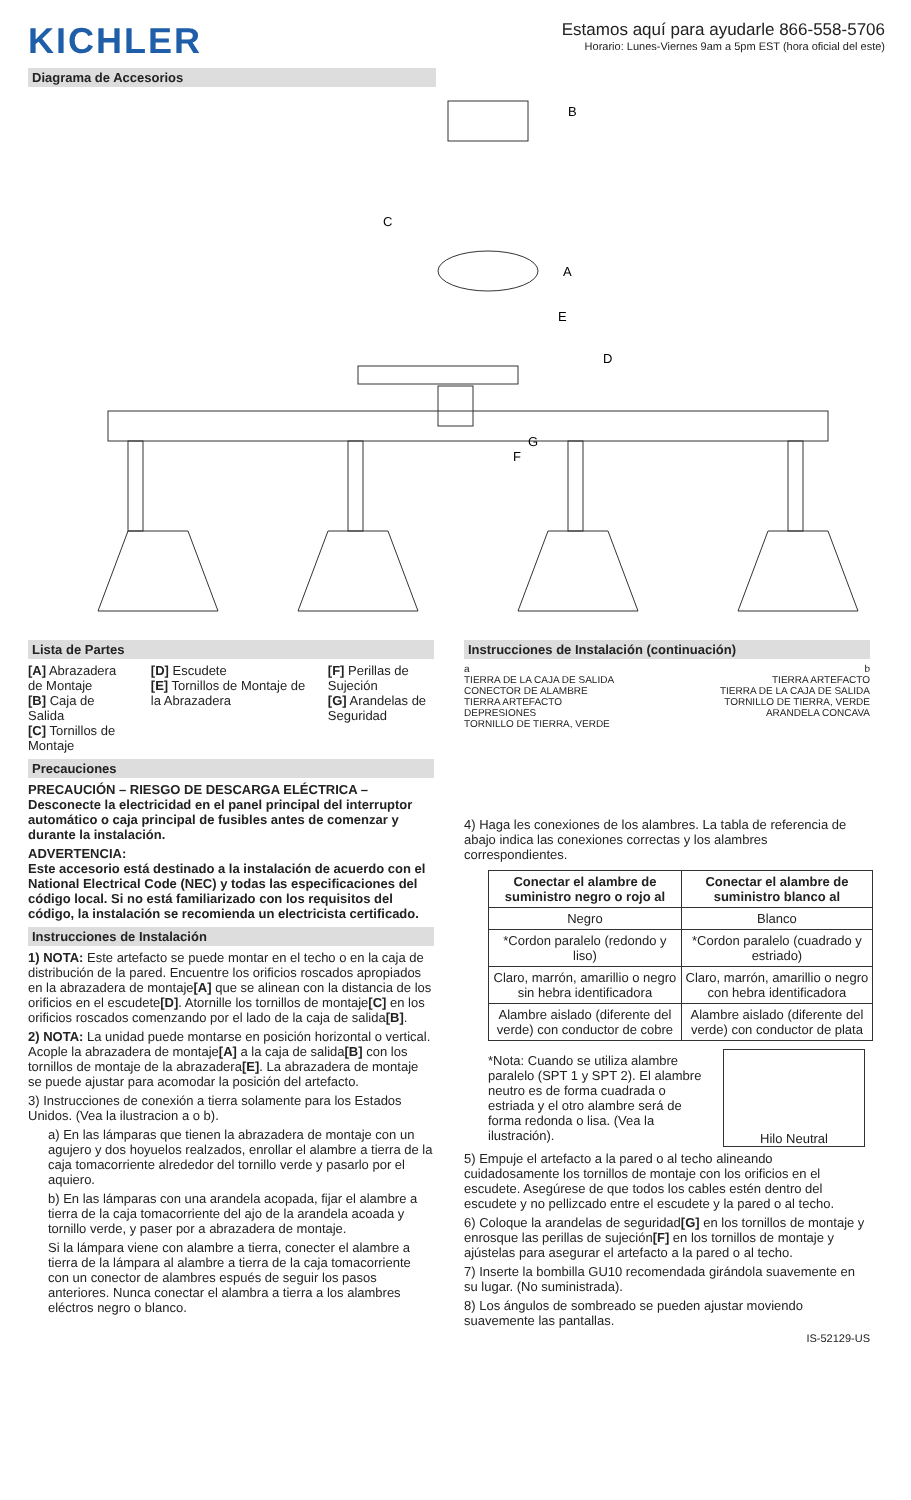KICHLER
Estamos aquí para ayudarle 866-558-5706
Horario: Lunes-Viernes 9am a 5pm EST (hora oficial del este)
Diagrama de Accesorios
B
C
A
E
D
G
F
Lista de Partes
[A] Abrazadera de Montaje
[B] Caja de Salida
[C] Tornillos de Montaje
[D] Escudete
[E] Tornillos de Montaje de la Abrazadera
[F] Perillas de Sujeción
[G] Arandelas de Seguridad
Precauciones
PRECAUCIÓN – RIESGO DE DESCARGA ELÉCTRICA – Desconecte la electricidad en el panel principal del interruptor automático o caja principal de fusibles antes de comenzar y durante la instalación.
ADVERTENCIA:
Este accesorio está destinado a la instalación de acuerdo con el National Electrical Code (NEC) y todas las especificaciones del código local. Si no está familiarizado con los requisitos del código, la instalación se recomienda un electricista certificado.
Instrucciones de Instalación
1) NOTA: Este artefacto se puede montar en el techo o en la caja de distribución de la pared. Encuentre los orificios roscados apropiados en la abrazadera de montaje[A] que se alinean con la distancia de los orificios en el escudete[D]. Atornille los tornillos de montaje[C] en los orificios roscados comenzando por el lado de la caja de salida[B].
2) NOTA: La unidad puede montarse en posición horizontal o vertical. Acople la abrazadera de montaje[A] a la caja de salida[B] con los tornillos de montaje de la abrazadera[E]. La abrazadera de montaje se puede ajustar para acomodar la posición del artefacto.
3) Instrucciones de conexión a tierra solamente para los Estados Unidos. (Vea la ilustracion a o b).
a) En las lámparas que tienen la abrazadera de montaje con un agujero y dos hoyuelos realzados, enrollar el alambre a tierra de la caja tomacorriente alrededor del tornillo verde y pasarlo por el aquiero.
b) En las lámparas con una arandela acopada, fijar el alambre a tierra de la caja tomacorriente del ajo de la arandela acoada y tornillo verde, y paser por a abrazadera de montaje.
Si la lámpara viene con alambre a tierra, conecter el alambre a tierra de la lámpara al alambre a tierra de la caja tomacorriente con un conector de alambres espués de seguir los pasos anteriores. Nunca conectar el alambra a tierra a los alambres eléctros negro o blanco.
Instrucciones de Instalación (continuación)
a
TIERRA DE LA CAJA DE SALIDA
CONECTOR DE ALAMBRE
TIERRA ARTEFACTO
DEPRESIONES
TORNILLO DE TIERRA, VERDE
b
TIERRA ARTEFACTO
TIERRA DE LA CAJA DE SALIDA
TORNILLO DE TIERRA, VERDE
ARANDELA CONCAVA
4) Haga les conexiones de los alambres. La tabla de referencia de abajo indica las conexiones correctas y los alambres correspondientes.
| Conectar el alambre de suministro negro o rojo al | Conectar el alambre de suministro blanco al |
| --- | --- |
| Negro | Blanco |
| *Cordon paralelo (redondo y liso) | *Cordon paralelo (cuadrado y estriado) |
| Claro, marrón, amarillio o negro sin hebra identificadora | Claro, marrón, amarillio o negro con hebra identificadora |
| Alambre aislado (diferente del verde) con conductor de cobre | Alambre aislado (diferente del verde) con conductor de plata |
*Nota: Cuando se utiliza alambre paralelo (SPT 1 y SPT 2). El alambre neutro es de forma cuadrada o estriada y el otro alambre será de forma redonda o lisa. (Vea la ilustración).
Hilo Neutral
5) Empuje el artefacto a la pared o al techo alineando cuidadosamente los tornillos de montaje con los orificios en el escudete. Asegúrese de que todos los cables estén dentro del escudete y no pellizcado entre el escudete y la pared o al techo.
6) Coloque la arandelas de seguridad[G] en los tornillos de montaje y enrosque las perillas de sujeción[F] en los tornillos de montaje y ajústelas para asegurar el artefacto a la pared o al techo.
7) Inserte la bombilla GU10 recomendada girándola suavemente en su lugar. (No suministrada).
8) Los ángulos de sombreado se pueden ajustar moviendo suavemente las pantallas.
IS-52129-US